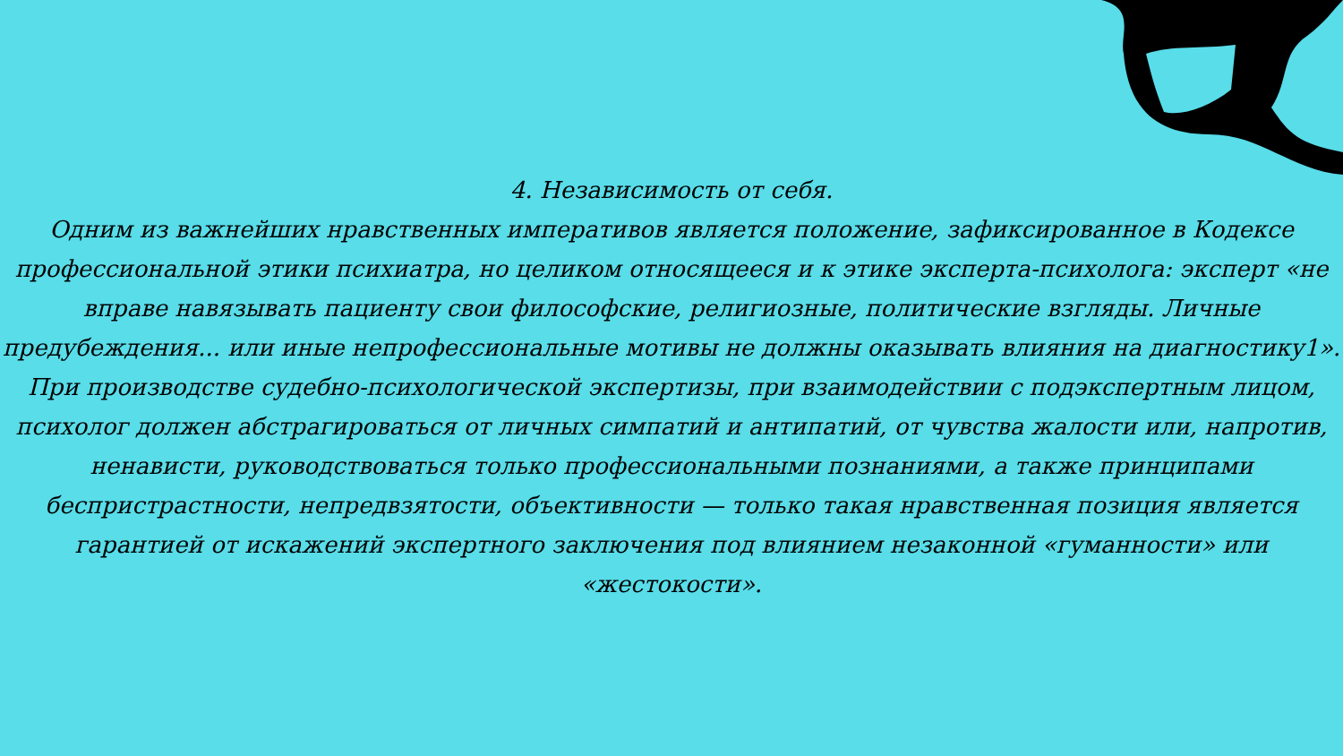4. Независимость от себя.
Одним из важнейших нравственных императивов является положение, зафиксированное в Кодексе профессиональной этики психиатра, но целиком относящееся и к этике эксперта-психолога: эксперт «не вправе навязывать пациенту свои философские, религиозные, политические взгляды. Личные предубеждения... или иные непрофессиональные мотивы не должны оказывать влияния на диагностику1». При производстве судебно-психологической экспертизы, при взаимодействии с подэкспертным лицом, психолог должен абстрагироваться от личных симпатий и антипатий, от чувства жалости или, напротив, ненависти, руководствоваться только профессиональными познаниями, а также принципами беспристрастности, непредвзятости, объективности — только такая нравственная позиция является гарантией от искажений экспертного заключения под влиянием незаконной «гуманности» или «жестокости».